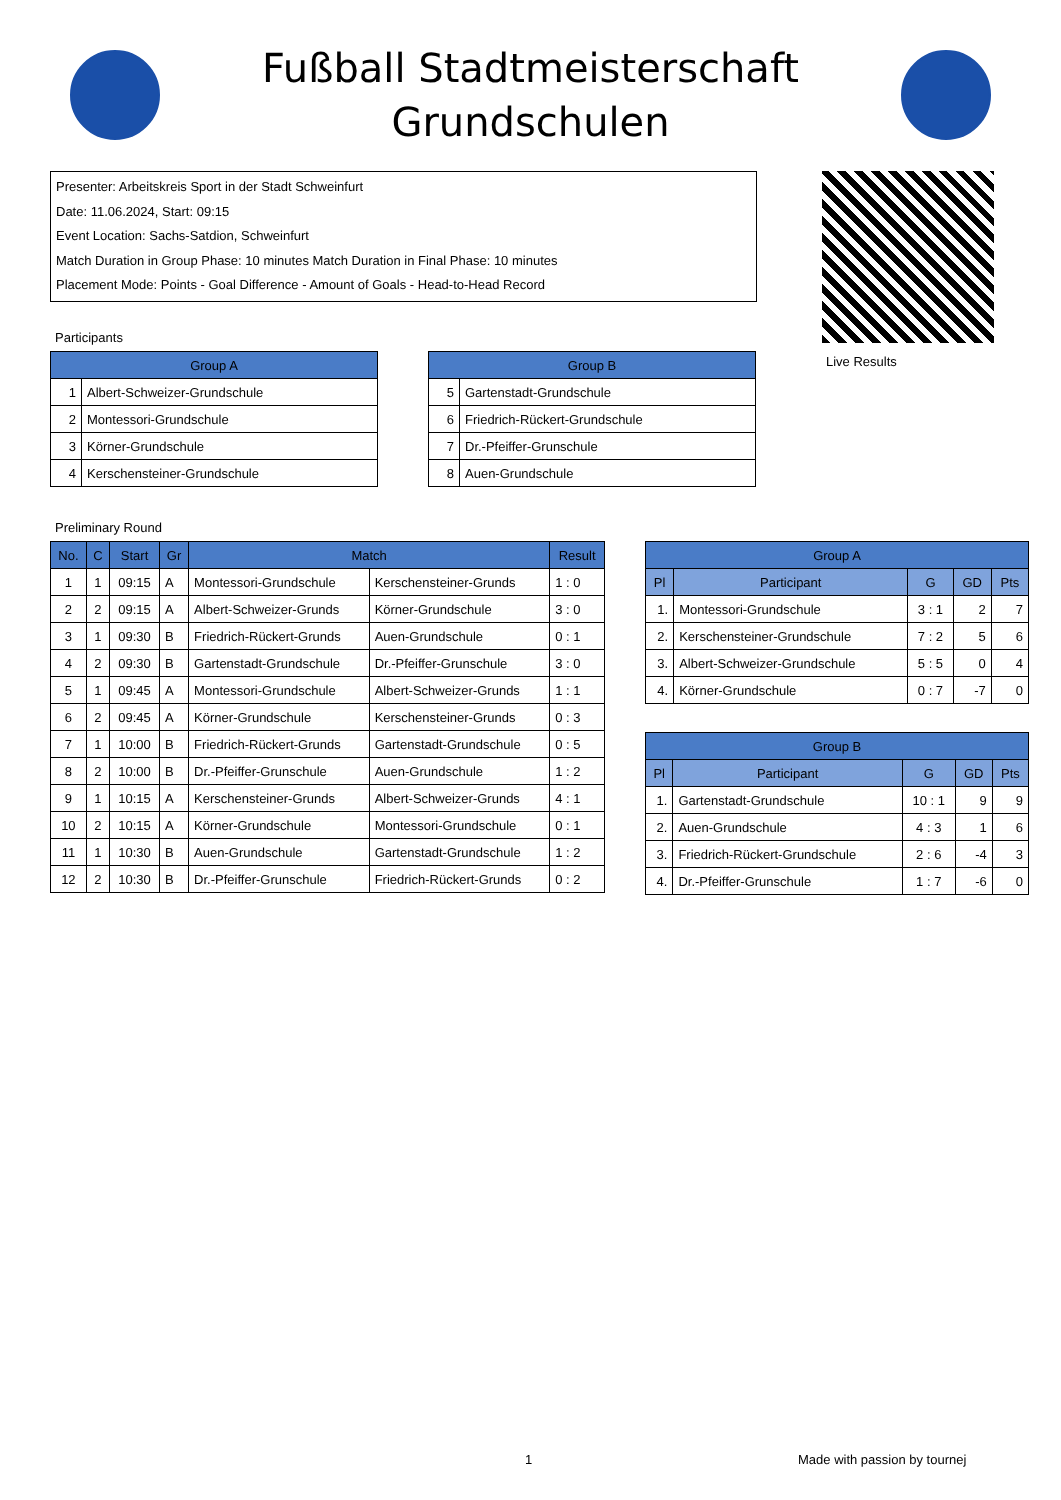Fußball Stadtmeisterschaft
Grundschulen
Presenter: Arbeitskreis Sport in der Stadt Schweinfurt
Date: 11.06.2024, Start: 09:15
Event Location: Sachs-Satdion, Schweinfurt
Match Duration in Group Phase: 10 minutes Match Duration in Final Phase: 10 minutes
Placement Mode: Points - Goal Difference - Amount of Goals - Head-to-Head Record
Live Results
Participants
| Group A | |
| --- | --- |
| 1 | Albert-Schweizer-Grundschule |
| 2 | Montessori-Grundschule |
| 3 | Körner-Grundschule |
| 4 | Kerschensteiner-Grundschule |
| Group B | |
| --- | --- |
| 5 | Gartenstadt-Grundschule |
| 6 | Friedrich-Rückert-Grundschule |
| 7 | Dr.-Pfeiffer-Grunschule |
| 8 | Auen-Grundschule |
Preliminary Round
| No. | C | Start | Gr | Match | | Result |
| --- | --- | --- | --- | --- | --- | --- |
| 1 | 1 | 09:15 | A | Montessori-Grundschule | Kerschensteiner-Grunds | 1 : 0 |
| 2 | 2 | 09:15 | A | Albert-Schweizer-Grunds | Körner-Grundschule | 3 : 0 |
| 3 | 1 | 09:30 | B | Friedrich-Rückert-Grunds | Auen-Grundschule | 0 : 1 |
| 4 | 2 | 09:30 | B | Gartenstadt-Grundschule | Dr.-Pfeiffer-Grunschule | 3 : 0 |
| 5 | 1 | 09:45 | A | Montessori-Grundschule | Albert-Schweizer-Grunds | 1 : 1 |
| 6 | 2 | 09:45 | A | Körner-Grundschule | Kerschensteiner-Grunds | 0 : 3 |
| 7 | 1 | 10:00 | B | Friedrich-Rückert-Grunds | Gartenstadt-Grundschule | 0 : 5 |
| 8 | 2 | 10:00 | B | Dr.-Pfeiffer-Grunschule | Auen-Grundschule | 1 : 2 |
| 9 | 1 | 10:15 | A | Kerschensteiner-Grunds | Albert-Schweizer-Grunds | 4 : 1 |
| 10 | 2 | 10:15 | A | Körner-Grundschule | Montessori-Grundschule | 0 : 1 |
| 11 | 1 | 10:30 | B | Auen-Grundschule | Gartenstadt-Grundschule | 1 : 2 |
| 12 | 2 | 10:30 | B | Dr.-Pfeiffer-Grunschule | Friedrich-Rückert-Grunds | 0 : 2 |
| Group A | | | | |
| --- | --- | --- | --- | --- |
| Pl | Participant | G | GD | Pts |
| 1. | Montessori-Grundschule | 3 : 1 | 2 | 7 |
| 2. | Kerschensteiner-Grundschule | 7 : 2 | 5 | 6 |
| 3. | Albert-Schweizer-Grundschule | 5 : 5 | 0 | 4 |
| 4. | Körner-Grundschule | 0 : 7 | -7 | 0 |
| Group B | | | | |
| --- | --- | --- | --- | --- |
| Pl | Participant | G | GD | Pts |
| 1. | Gartenstadt-Grundschule | 10 : 1 | 9 | 9 |
| 2. | Auen-Grundschule | 4 : 3 | 1 | 6 |
| 3. | Friedrich-Rückert-Grundschule | 2 : 6 | -4 | 3 |
| 4. | Dr.-Pfeiffer-Grunschule | 1 : 7 | -6 | 0 |
1 Made with passion by tournej